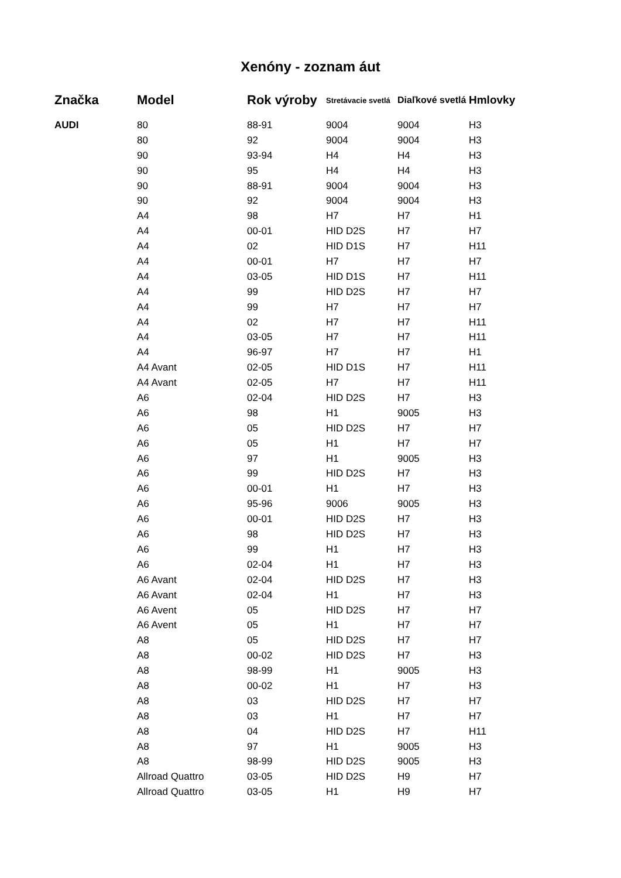Xenóny - zoznam áut
| Značka | Model | Rok výroby | Stretávacie svetlá | Diaľkové svetlá | Hmlovky |
| --- | --- | --- | --- | --- | --- |
| AUDI | 80 | 88-91 | 9004 | 9004 | H3 |
| | 80 | 92 | 9004 | 9004 | H3 |
| | 90 | 93-94 | H4 | H4 | H3 |
| | 90 | 95 | H4 | H4 | H3 |
| | 90 | 88-91 | 9004 | 9004 | H3 |
| | 90 | 92 | 9004 | 9004 | H3 |
| | A4 | 98 | H7 | H7 | H1 |
| | A4 | 00-01 | HID D2S | H7 | H7 |
| | A4 | 02 | HID D1S | H7 | H11 |
| | A4 | 00-01 | H7 | H7 | H7 |
| | A4 | 03-05 | HID D1S | H7 | H11 |
| | A4 | 99 | HID D2S | H7 | H7 |
| | A4 | 99 | H7 | H7 | H7 |
| | A4 | 02 | H7 | H7 | H11 |
| | A4 | 03-05 | H7 | H7 | H11 |
| | A4 | 96-97 | H7 | H7 | H1 |
| | A4 Avant | 02-05 | HID D1S | H7 | H11 |
| | A4 Avant | 02-05 | H7 | H7 | H11 |
| | A6 | 02-04 | HID D2S | H7 | H3 |
| | A6 | 98 | H1 | 9005 | H3 |
| | A6 | 05 | HID D2S | H7 | H7 |
| | A6 | 05 | H1 | H7 | H7 |
| | A6 | 97 | H1 | 9005 | H3 |
| | A6 | 99 | HID D2S | H7 | H3 |
| | A6 | 00-01 | H1 | H7 | H3 |
| | A6 | 95-96 | 9006 | 9005 | H3 |
| | A6 | 00-01 | HID D2S | H7 | H3 |
| | A6 | 98 | HID D2S | H7 | H3 |
| | A6 | 99 | H1 | H7 | H3 |
| | A6 | 02-04 | H1 | H7 | H3 |
| | A6 Avant | 02-04 | HID D2S | H7 | H3 |
| | A6 Avant | 02-04 | H1 | H7 | H3 |
| | A6 Avent | 05 | HID D2S | H7 | H7 |
| | A6 Avent | 05 | H1 | H7 | H7 |
| | A8 | 05 | HID D2S | H7 | H7 |
| | A8 | 00-02 | HID D2S | H7 | H3 |
| | A8 | 98-99 | H1 | 9005 | H3 |
| | A8 | 00-02 | H1 | H7 | H3 |
| | A8 | 03 | HID D2S | H7 | H7 |
| | A8 | 03 | H1 | H7 | H7 |
| | A8 | 04 | HID D2S | H7 | H11 |
| | A8 | 97 | H1 | 9005 | H3 |
| | A8 | 98-99 | HID D2S | 9005 | H3 |
| | Allroad Quattro | 03-05 | HID D2S | H9 | H7 |
| | Allroad Quattro | 03-05 | H1 | H9 | H7 |